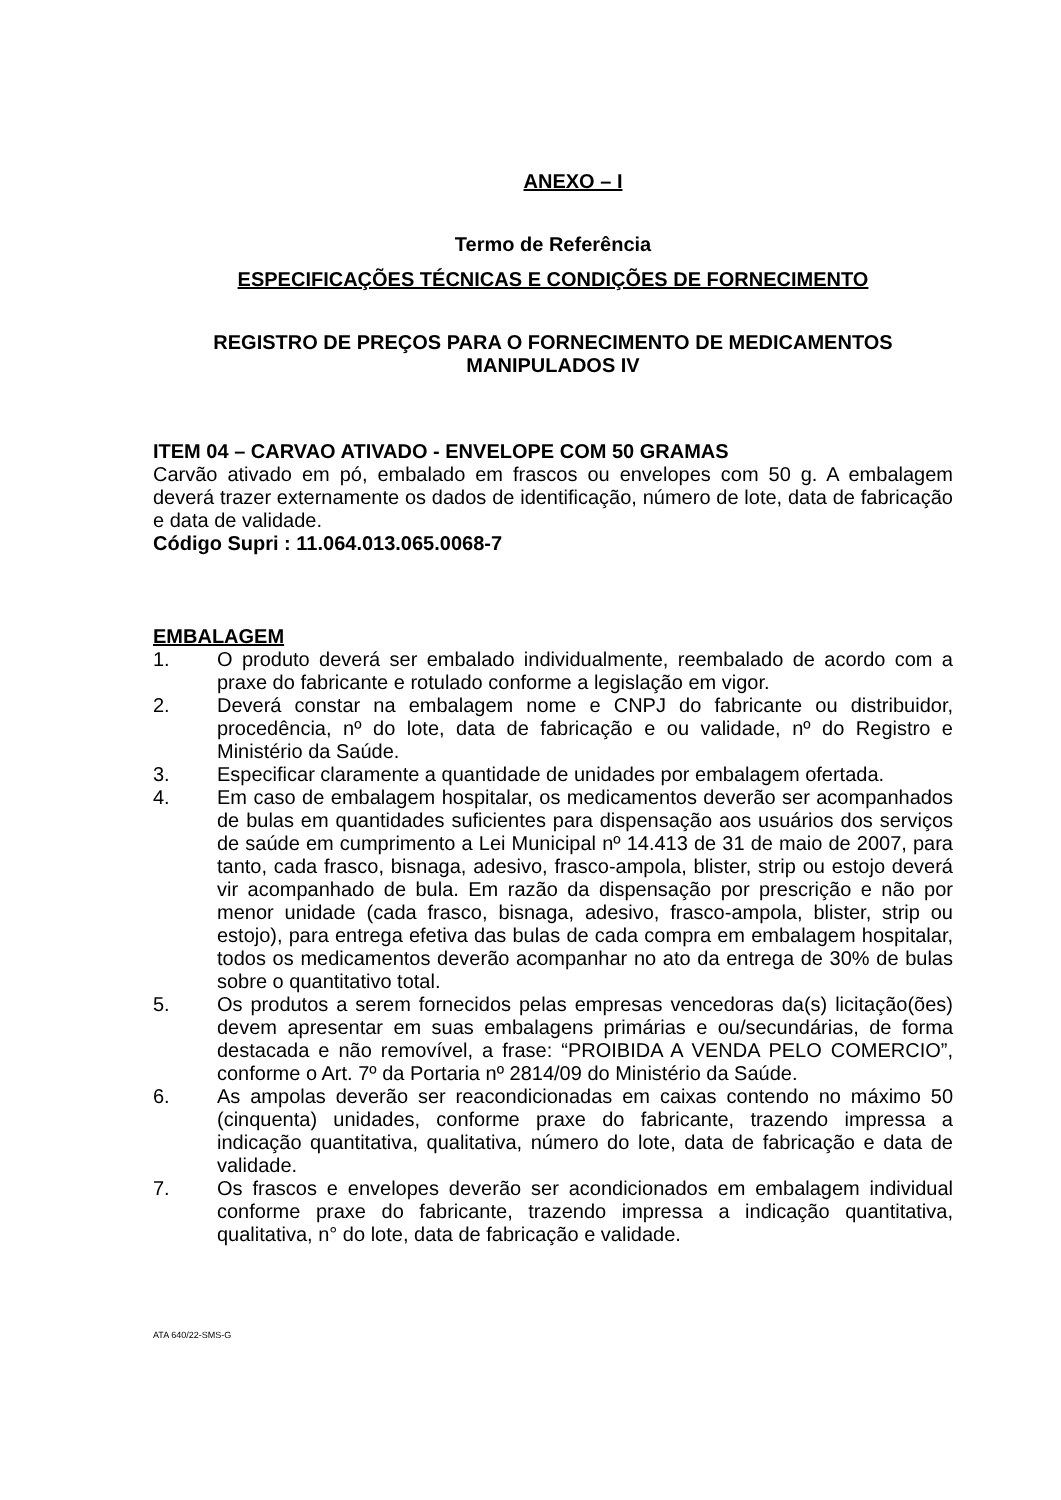ANEXO – I
Termo de Referência
ESPECIFICAÇÕES TÉCNICAS E CONDIÇÕES DE FORNECIMENTO
REGISTRO DE PREÇOS PARA O FORNECIMENTO DE MEDICAMENTOS MANIPULADOS IV
ITEM 04 – CARVAO ATIVADO - ENVELOPE COM 50 GRAMAS
Carvão ativado em pó, embalado em frascos ou envelopes com 50 g. A embalagem deverá trazer externamente os dados de identificação, número de lote, data de fabricação e data de validade.
Código Supri : 11.064.013.065.0068-7
EMBALAGEM
1. O produto deverá ser embalado individualmente, reembalado de acordo com a praxe do fabricante e rotulado conforme a legislação em vigor.
2. Deverá constar na embalagem nome e CNPJ do fabricante ou distribuidor, procedência, nº do lote, data de fabricação e ou validade, nº do Registro e Ministério da Saúde.
3. Especificar claramente a quantidade de unidades por embalagem ofertada.
4. Em caso de embalagem hospitalar, os medicamentos deverão ser acompanhados de bulas em quantidades suficientes para dispensação aos usuários dos serviços de saúde em cumprimento a Lei Municipal nº 14.413 de 31 de maio de 2007, para tanto, cada frasco, bisnaga, adesivo, frasco-ampola, blister, strip ou estojo deverá vir acompanhado de bula. Em razão da dispensação por prescrição e não por menor unidade (cada frasco, bisnaga, adesivo, frasco-ampola, blister, strip ou estojo), para entrega efetiva das bulas de cada compra em embalagem hospitalar, todos os medicamentos deverão acompanhar no ato da entrega de 30% de bulas sobre o quantitativo total.
5. Os produtos a serem fornecidos pelas empresas vencedoras da(s) licitação(ões) devem apresentar em suas embalagens primárias e ou/secundárias, de forma destacada e não removível, a frase: “PROIBIDA A VENDA PELO COMERCIO”, conforme o Art. 7º da Portaria nº 2814/09 do Ministério da Saúde.
6. As ampolas deverão ser reacondicionadas em caixas contendo no máximo 50 (cinquenta) unidades, conforme praxe do fabricante, trazendo impressa a indicação quantitativa, qualitativa, número do lote, data de fabricação e data de validade.
7. Os frascos e envelopes deverão ser acondicionados em embalagem individual conforme praxe do fabricante, trazendo impressa a indicação quantitativa, qualitativa, n° do lote, data de fabricação e validade.
ATA 640/22-SMS-G